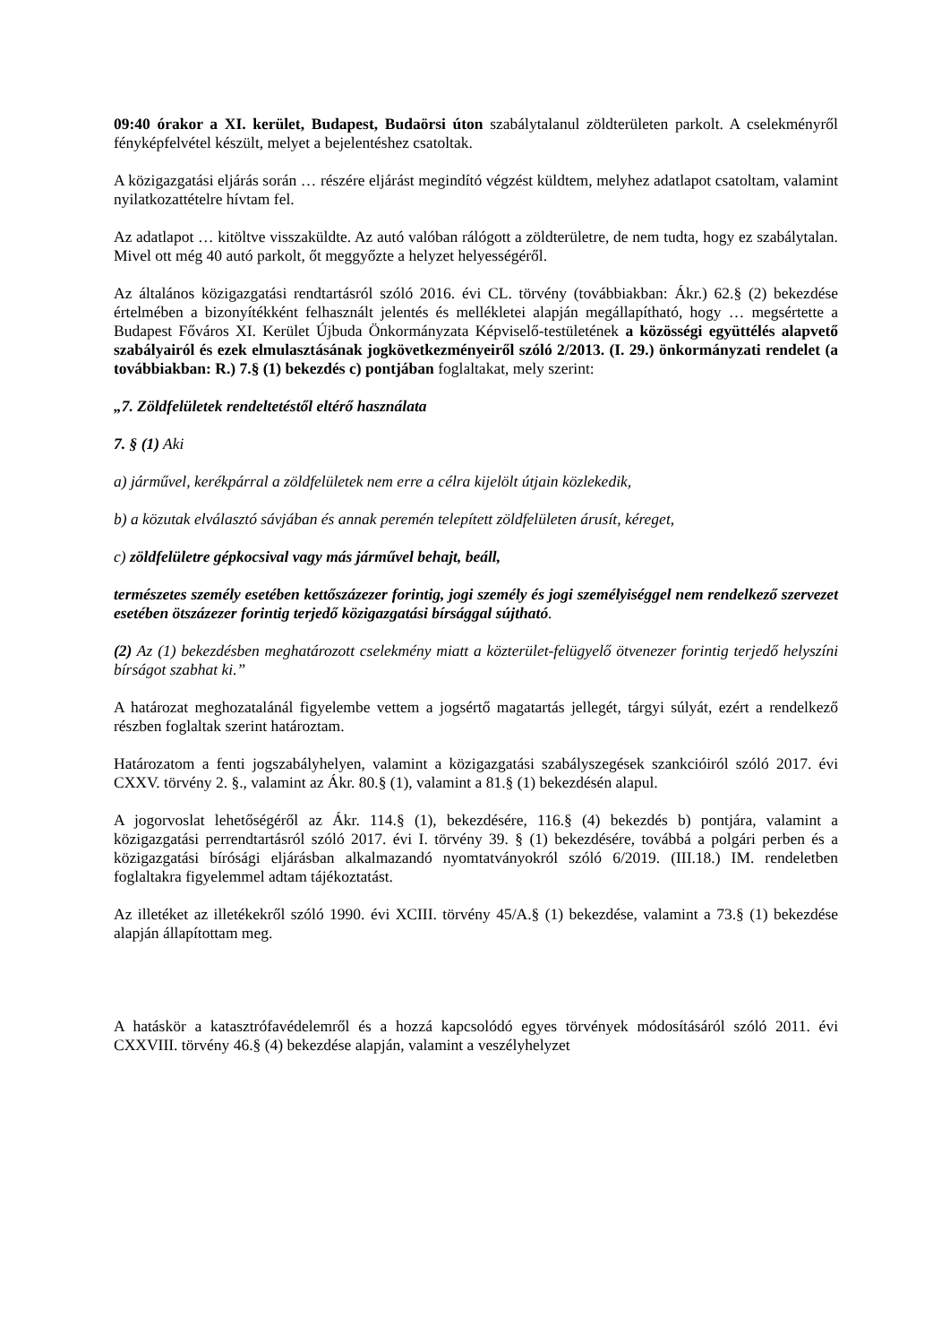09:40 órakor a XI. kerület, Budapest, Budaörsi úton szabálytalanul zöldterületen parkolt. A cselekményről fényképfelvétel készült, melyet a bejelentéshez csatoltak.
A közigazgatási eljárás során … részére eljárást megindító végzést küldtem, melyhez adatlapot csatoltam, valamint nyilatkozattételre hívtam fel.
Az adatlapot … kitöltve visszaküldte. Az autó valóban rálógott a zöldterületre, de nem tudta, hogy ez szabálytalan. Mivel ott még 40 autó parkolt, őt meggyőzte a helyzet helyességéről.
Az általános közigazgatási rendtartásról szóló 2016. évi CL. törvény (továbbiakban: Ákr.) 62.§ (2) bekezdése értelmében a bizonyítékként felhasznált jelentés és mellékletei alapján megállapítható, hogy … megsértette a Budapest Főváros XI. Kerület Újbuda Önkormányzata Képviselő-testületének a közösségi együttélés alapvető szabályairól és ezek elmulasztásának jogkövetkezményeiről szóló 2/2013. (I. 29.) önkormányzati rendelet (a továbbiakban: R.) 7.§ (1) bekezdés c) pontjában foglaltakat, mely szerint:
„7. Zöldfelületek rendeltetéstől eltérő használata
7. § (1) Aki
a) járművel, kerékpárral a zöldfelületek nem erre a célra kijelölt útjain közlekedik,
b) a közutak elválasztó sávjában és annak peremén telepített zöldfelületen árusít, kéreget,
c) zöldfelületre gépkocsival vagy más járművel behajt, beáll,
természetes személy esetében kettőszázezer forintig, jogi személy és jogi személyiséggel nem rendelkező szervezet esetében ötszázezer forintig terjedő közigazgatási bírsággal sújtható.
(2) Az (1) bekezdésben meghatározott cselekmény miatt a közterület-felügyelő ötvenezer forintig terjedő helyszíni bírságot szabhat ki.”
A határozat meghozatalánál figyelembe vettem a jogsértő magatartás jellegét, tárgyi súlyát, ezért a rendelkező részben foglaltak szerint határoztam.
Határozatom a fenti jogszabályhelyen, valamint a közigazgatási szabályszegések szankcióiról szóló 2017. évi CXXV. törvény 2. §., valamint az Ákr. 80.§ (1), valamint a 81.§ (1) bekezdésén alapul.
A jogorvoslat lehetőségéről az Ákr. 114.§ (1), bekezdésére, 116.§ (4) bekezdés b) pontjára, valamint a közigazgatási perrendtartásról szóló 2017. évi I. törvény 39. § (1) bekezdésére, továbbá a polgári perben és a közigazgatási bírósági eljárásban alkalmazandó nyomtatványokról szóló 6/2019. (III.18.) IM. rendeletben foglaltakra figyelemmel adtam tájékoztatást.
Az illetéket az illetékekről szóló 1990. évi XCIII. törvény 45/A.§ (1) bekezdése, valamint a 73.§ (1) bekezdése alapján állapítottam meg.
A hatáskör a katasztrófavédelemről és a hozzá kapcsolódó egyes törvények módosításáról szóló 2011. évi CXXVIII. törvény 46.§ (4) bekezdése alapján, valamint a veszélyhelyzet